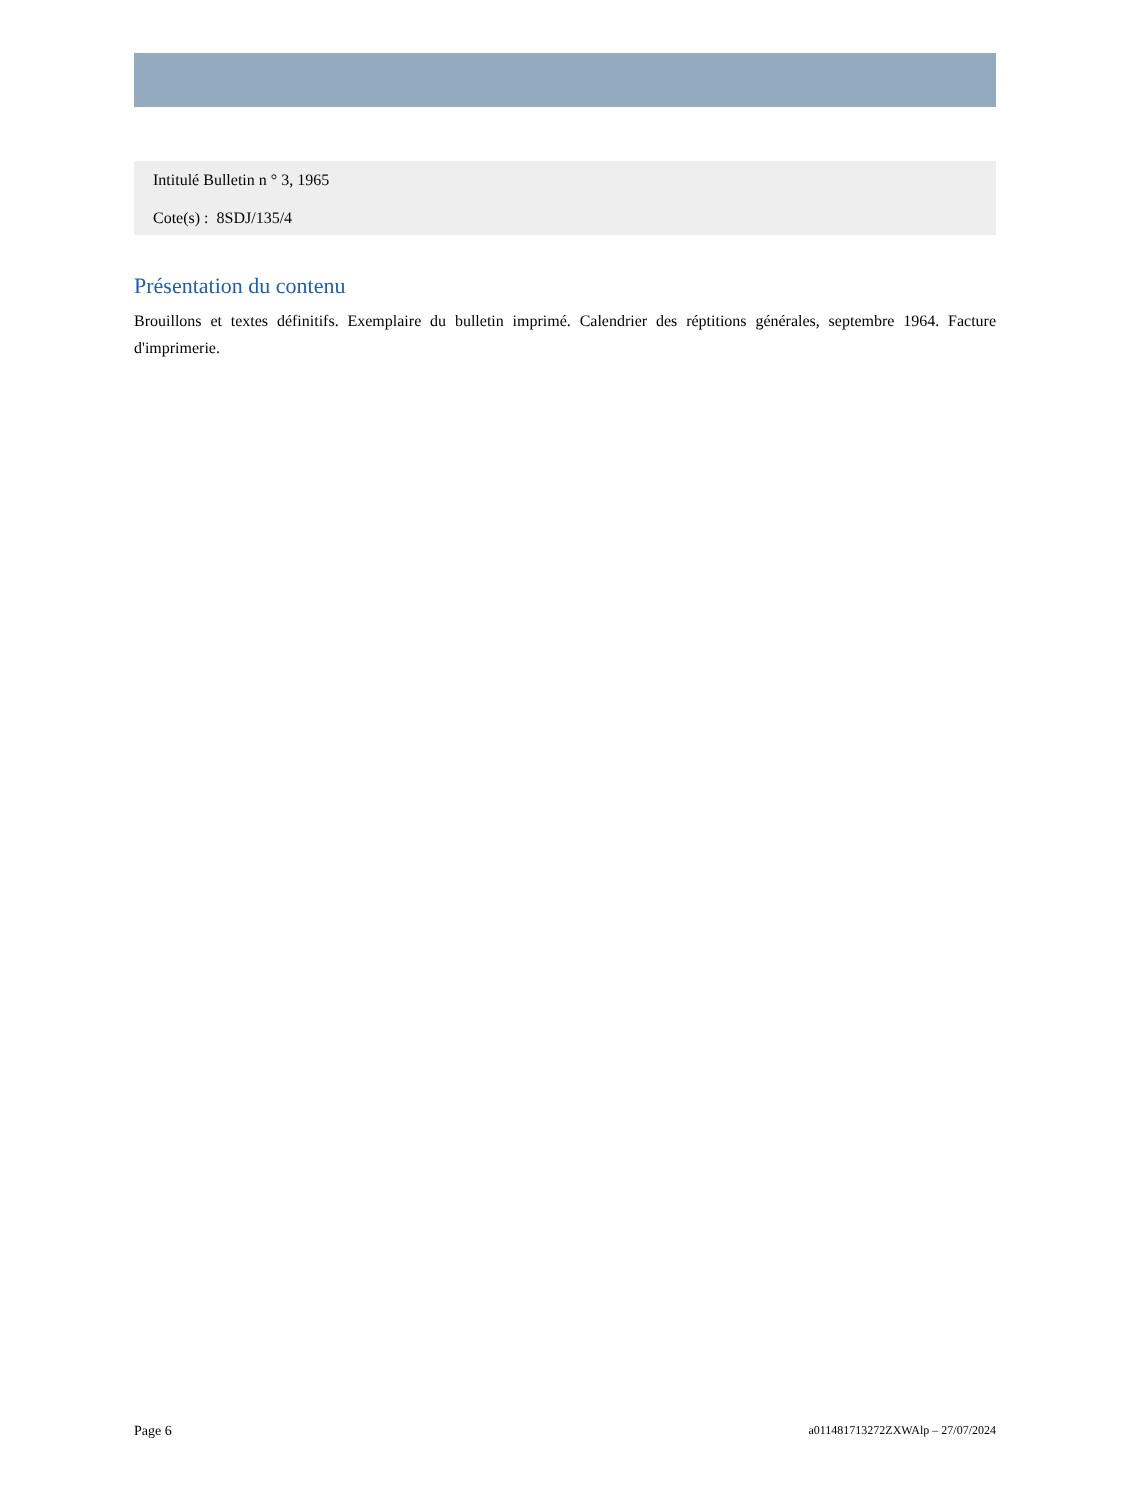Intitulé Bulletin n ° 3, 1965
Cote(s) : 8SDJ/135/4
Présentation du contenu
Brouillons et textes définitifs. Exemplaire du bulletin imprimé. Calendrier des réptitions générales, septembre 1964. Facture d'imprimerie.
Page 6 a011481713272ZXWAlp – 27/07/2024